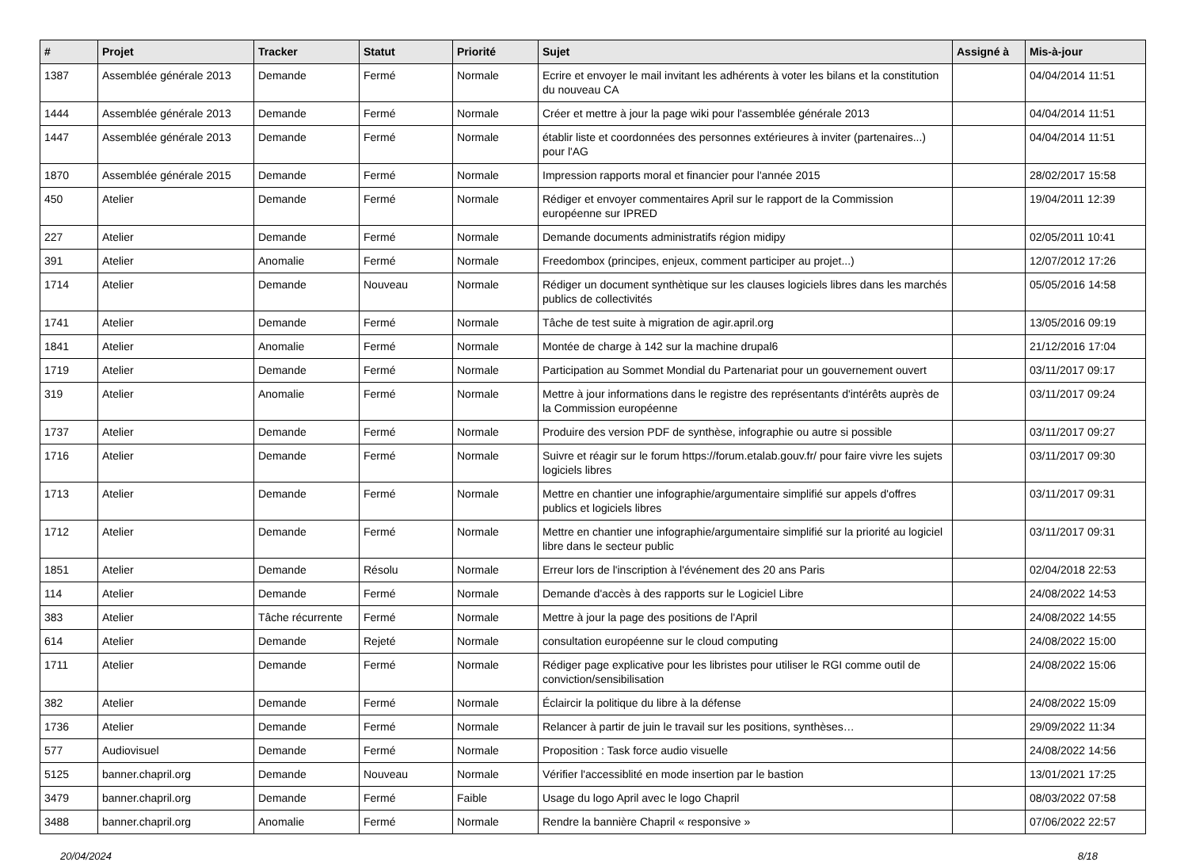| # | Projet | Tracker | Statut | Priorité | Sujet | Assigné à | Mis-à-jour |
| --- | --- | --- | --- | --- | --- | --- | --- |
| 1387 | Assemblée générale 2013 | Demande | Fermé | Normale | Ecrire et envoyer le mail invitant les adhérents à voter les bilans et la constitution du nouveau CA | | 04/04/2014 11:51 |
| 1444 | Assemblée générale 2013 | Demande | Fermé | Normale | Créer et mettre à jour la page wiki pour l'assemblée générale 2013 | | 04/04/2014 11:51 |
| 1447 | Assemblée générale 2013 | Demande | Fermé | Normale | établir liste et coordonnées des personnes extérieures à inviter (partenaires...) pour l'AG | | 04/04/2014 11:51 |
| 1870 | Assemblée générale 2015 | Demande | Fermé | Normale | Impression rapports moral et financier pour l'année 2015 | | 28/02/2017 15:58 |
| 450 | Atelier | Demande | Fermé | Normale | Rédiger et envoyer commentaires April sur le rapport de la Commission européenne sur IPRED | | 19/04/2011 12:39 |
| 227 | Atelier | Demande | Fermé | Normale | Demande documents administratifs région midipy | | 02/05/2011 10:41 |
| 391 | Atelier | Anomalie | Fermé | Normale | Freedombox (principes, enjeux, comment participer au projet...) | | 12/07/2012 17:26 |
| 1714 | Atelier | Demande | Nouveau | Normale | Rédiger un document synthètique sur les clauses logiciels libres dans les marchés publics de collectivités | | 05/05/2016 14:58 |
| 1741 | Atelier | Demande | Fermé | Normale | Tâche de test suite à migration de agir.april.org | | 13/05/2016 09:19 |
| 1841 | Atelier | Anomalie | Fermé | Normale | Montée de charge à 142 sur la machine drupal6 | | 21/12/2016 17:04 |
| 1719 | Atelier | Demande | Fermé | Normale | Participation au Sommet Mondial du Partenariat pour un gouvernement ouvert | | 03/11/2017 09:17 |
| 319 | Atelier | Anomalie | Fermé | Normale | Mettre à jour informations dans le registre des représentants d'intérêts auprès de la Commission européenne | | 03/11/2017 09:24 |
| 1737 | Atelier | Demande | Fermé | Normale | Produire des version PDF de synthèse, infographie ou autre si possible | | 03/11/2017 09:27 |
| 1716 | Atelier | Demande | Fermé | Normale | Suivre et réagir sur le forum https://forum.etalab.gouv.fr/ pour faire vivre les sujets logiciels libres | | 03/11/2017 09:30 |
| 1713 | Atelier | Demande | Fermé | Normale | Mettre en chantier une infographie/argumentaire simplifié sur appels d'offres publics et logiciels libres | | 03/11/2017 09:31 |
| 1712 | Atelier | Demande | Fermé | Normale | Mettre en chantier une infographie/argumentaire simplifié sur la priorité au logiciel libre dans le secteur public | | 03/11/2017 09:31 |
| 1851 | Atelier | Demande | Résolu | Normale | Erreur lors de l'inscription à l'événement des 20 ans Paris | | 02/04/2018 22:53 |
| 114 | Atelier | Demande | Fermé | Normale | Demande d'accès à des rapports sur le Logiciel Libre | | 24/08/2022 14:53 |
| 383 | Atelier | Tâche récurrente | Fermé | Normale | Mettre à jour la page des positions de l'April | | 24/08/2022 14:55 |
| 614 | Atelier | Demande | Rejeté | Normale | consultation européenne sur le cloud computing | | 24/08/2022 15:00 |
| 1711 | Atelier | Demande | Fermé | Normale | Rédiger page explicative pour les libristes pour utiliser le RGI comme outil de conviction/sensibilisation | | 24/08/2022 15:06 |
| 382 | Atelier | Demande | Fermé | Normale | Éclaircir la politique du libre à la défense | | 24/08/2022 15:09 |
| 1736 | Atelier | Demande | Fermé | Normale | Relancer à partir de juin le travail sur les positions, synthèses… | | 29/09/2022 11:34 |
| 577 | Audiovisuel | Demande | Fermé | Normale | Proposition : Task force audio visuelle | | 24/08/2022 14:56 |
| 5125 | banner.chapril.org | Demande | Nouveau | Normale | Vérifier l'accessiblité en mode insertion par le bastion | | 13/01/2021 17:25 |
| 3479 | banner.chapril.org | Demande | Fermé | Faible | Usage du logo April avec le logo Chapril | | 08/03/2022 07:58 |
| 3488 | banner.chapril.org | Anomalie | Fermé | Normale | Rendre la bannière Chapril « responsive » | | 07/06/2022 22:57 |
20/04/2024 8/18